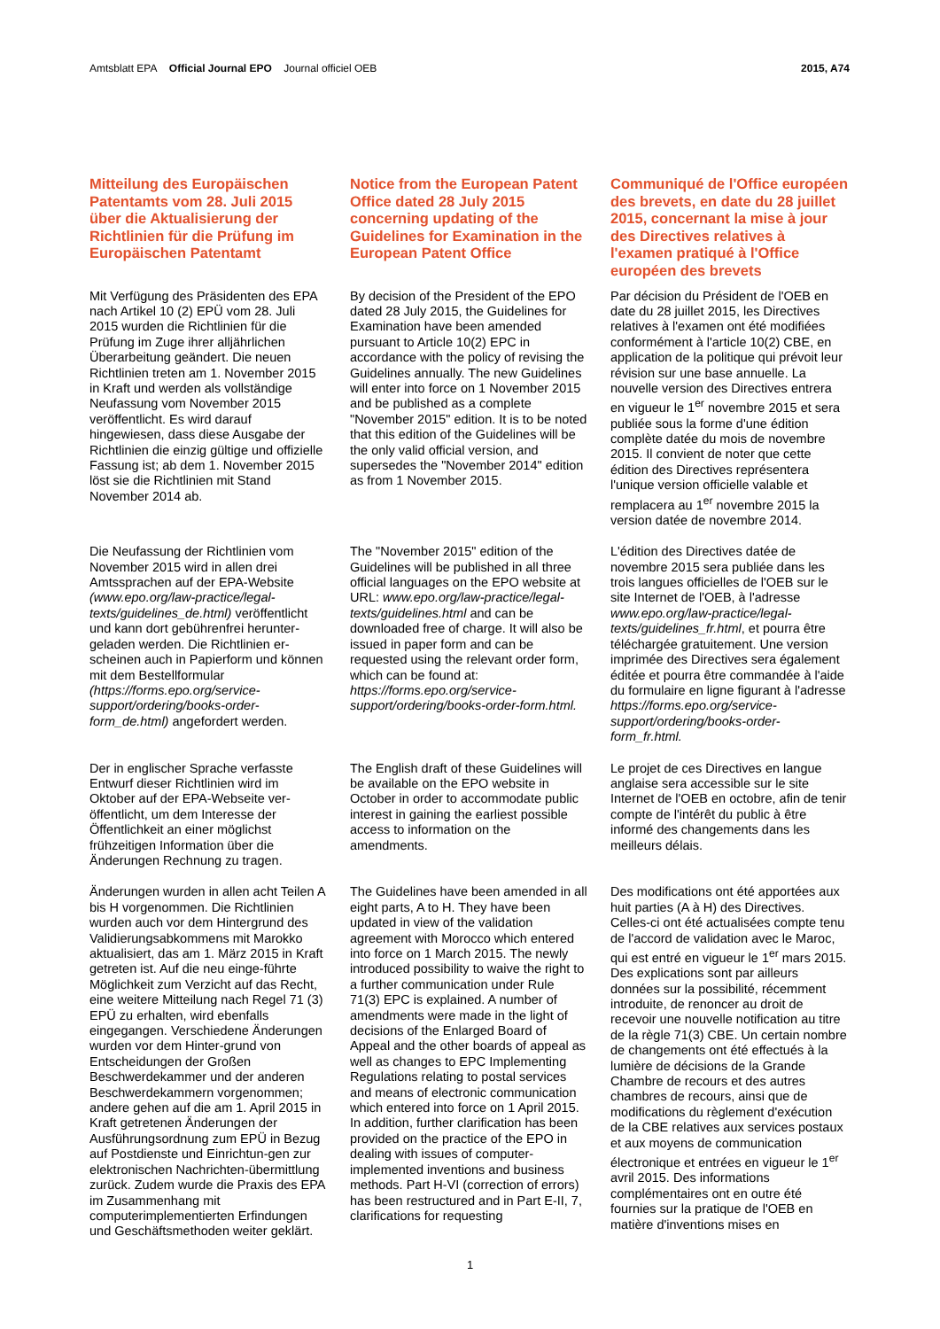Amtsblatt EPA Official Journal EPO Journal officiel OEB
2015, A74
Mitteilung des Europäischen Patentamts vom 28. Juli 2015 über die Aktualisierung der Richtlinien für die Prüfung im Europäischen Patentamt
Notice from the European Patent Office dated 28 July 2015 concerning updating of the Guidelines for Examination in the European Patent Office
Communiqué de l'Office européen des brevets, en date du 28 juillet 2015, concernant la mise à jour des Directives relatives à l'examen pratiqué à l'Office européen des brevets
Mit Verfügung des Präsidenten des EPA nach Artikel 10 (2) EPÜ vom 28. Juli 2015 wurden die Richtlinien für die Prüfung im Zuge ihrer alljährlichen Überarbeitung geändert. Die neuen Richtlinien treten am 1. November 2015 in Kraft und werden als vollständige Neufassung vom November 2015 veröffentlicht. Es wird darauf hingewiesen, dass diese Ausgabe der Richtlinien die einzig gültige und offizielle Fassung ist; ab dem 1. November 2015 löst sie die Richtlinien mit Stand November 2014 ab.
By decision of the President of the EPO dated 28 July 2015, the Guidelines for Examination have been amended pursuant to Article 10(2) EPC in accordance with the policy of revising the Guidelines annually. The new Guidelines will enter into force on 1 November 2015 and be published as a complete "November 2015" edition. It is to be noted that this edition of the Guidelines will be the only valid official version, and supersedes the "November 2014" edition as from 1 November 2015.
Par décision du Président de l'OEB en date du 28 juillet 2015, les Directives relatives à l'examen ont été modifiées conformément à l'article 10(2) CBE, en application de la politique qui prévoit leur révision sur une base annuelle. La nouvelle version des Directives entrera en vigueur le 1<sup>er</sup> novembre 2015 et sera publiée sous la forme d'une édition complète datée du mois de novembre 2015. Il convient de noter que cette édition des Directives représentera l'unique version officielle valable et remplacera au 1<sup>er</sup> novembre 2015 la version datée de novembre 2014.
Die Neufassung der Richtlinien vom November 2015 wird in allen drei Amtssprachen auf der EPA-Website (www.epo.org/law-practice/legal-texts/guidelines_de.html) veröffentlicht und kann dort gebührenfrei herunter-geladen werden. Die Richtlinien er-scheinen auch in Papierform und können mit dem Bestellformular (https://forms.epo.org/service-support/ordering/books-order-form_de.html) angefordert werden.
The "November 2015" edition of the Guidelines will be published in all three official languages on the EPO website at URL: www.epo.org/law-practice/legal-texts/guidelines.html and can be downloaded free of charge. It will also be issued in paper form and can be requested using the relevant order form, which can be found at: https://forms.epo.org/service-support/ordering/books-order-form.html.
L'édition des Directives datée de novembre 2015 sera publiée dans les trois langues officielles de l'OEB sur le site Internet de l'OEB, à l'adresse www.epo.org/law-practice/legal-texts/guidelines_fr.html, et pourra être téléchargée gratuitement. Une version imprimée des Directives sera également éditée et pourra être commandée à l'aide du formulaire en ligne figurant à l'adresse https://forms.epo.org/service-support/ordering/books-order-form_fr.html.
Der in englischer Sprache verfasste Entwurf dieser Richtlinien wird im Oktober auf der EPA-Webseite ver-öffentlicht, um dem Interesse der Öffentlichkeit an einer möglichst frühzeitigen Information über die Änderungen Rechnung zu tragen.
The English draft of these Guidelines will be available on the EPO website in October in order to accommodate public interest in gaining the earliest possible access to information on the amendments.
Le projet de ces Directives en langue anglaise sera accessible sur le site Internet de l'OEB en octobre, afin de tenir compte de l'intérêt du public à être informé des changements dans les meilleurs délais.
Änderungen wurden in allen acht Teilen A bis H vorgenommen. Die Richtlinien wurden auch vor dem Hintergrund des Validierungsabkommens mit Marokko aktualisiert, das am 1. März 2015 in Kraft getreten ist. Auf die neu einge-führte Möglichkeit zum Verzicht auf das Recht, eine weitere Mitteilung nach Regel 71 (3) EPÜ zu erhalten, wird ebenfalls eingegangen. Verschiedene Änderungen wurden vor dem Hinter-grund von Entscheidungen der Großen Beschwerdekammer und der anderen Beschwerdekammern vorgenommen; andere gehen auf die am 1. April 2015 in Kraft getretenen Änderungen der Ausführungsordnung zum EPÜ in Bezug auf Postdienste und Einrichtun-gen zur elektronischen Nachrichten-übermittlung zurück. Zudem wurde die Praxis des EPA im Zusammenhang mit computerimplementierten Erfindungen und Geschäftsmethoden weiter geklärt.
The Guidelines have been amended in all eight parts, A to H. They have been updated in view of the validation agreement with Morocco which entered into force on 1 March 2015. The newly introduced possibility to waive the right to a further communication under Rule 71(3) EPC is explained. A number of amendments were made in the light of decisions of the Enlarged Board of Appeal and the other boards of appeal as well as changes to EPC Implementing Regulations relating to postal services and means of electronic communication which entered into force on 1 April 2015. In addition, further clarification has been provided on the practice of the EPO in dealing with issues of computer-implemented inventions and business methods. Part H-VI (correction of errors) has been restructured and in Part E-II, 7, clarifications for requesting
Des modifications ont été apportées aux huit parties (A à H) des Directives. Celles-ci ont été actualisées compte tenu de l'accord de validation avec le Maroc, qui est entré en vigueur le 1<sup>er</sup> mars 2015. Des explications sont par ailleurs données sur la possibilité, récemment introduite, de renoncer au droit de recevoir une nouvelle notification au titre de la règle 71(3) CBE. Un certain nombre de changements ont été effectués à la lumière de décisions de la Grande Chambre de recours et des autres chambres de recours, ainsi que de modifications du règlement d'exécution de la CBE relatives aux services postaux et aux moyens de communication électronique et entrées en vigueur le 1<sup>er</sup> avril 2015. Des informations complémentaires ont en outre été fournies sur la pratique de l'OEB en matière d'inventions mises en
1